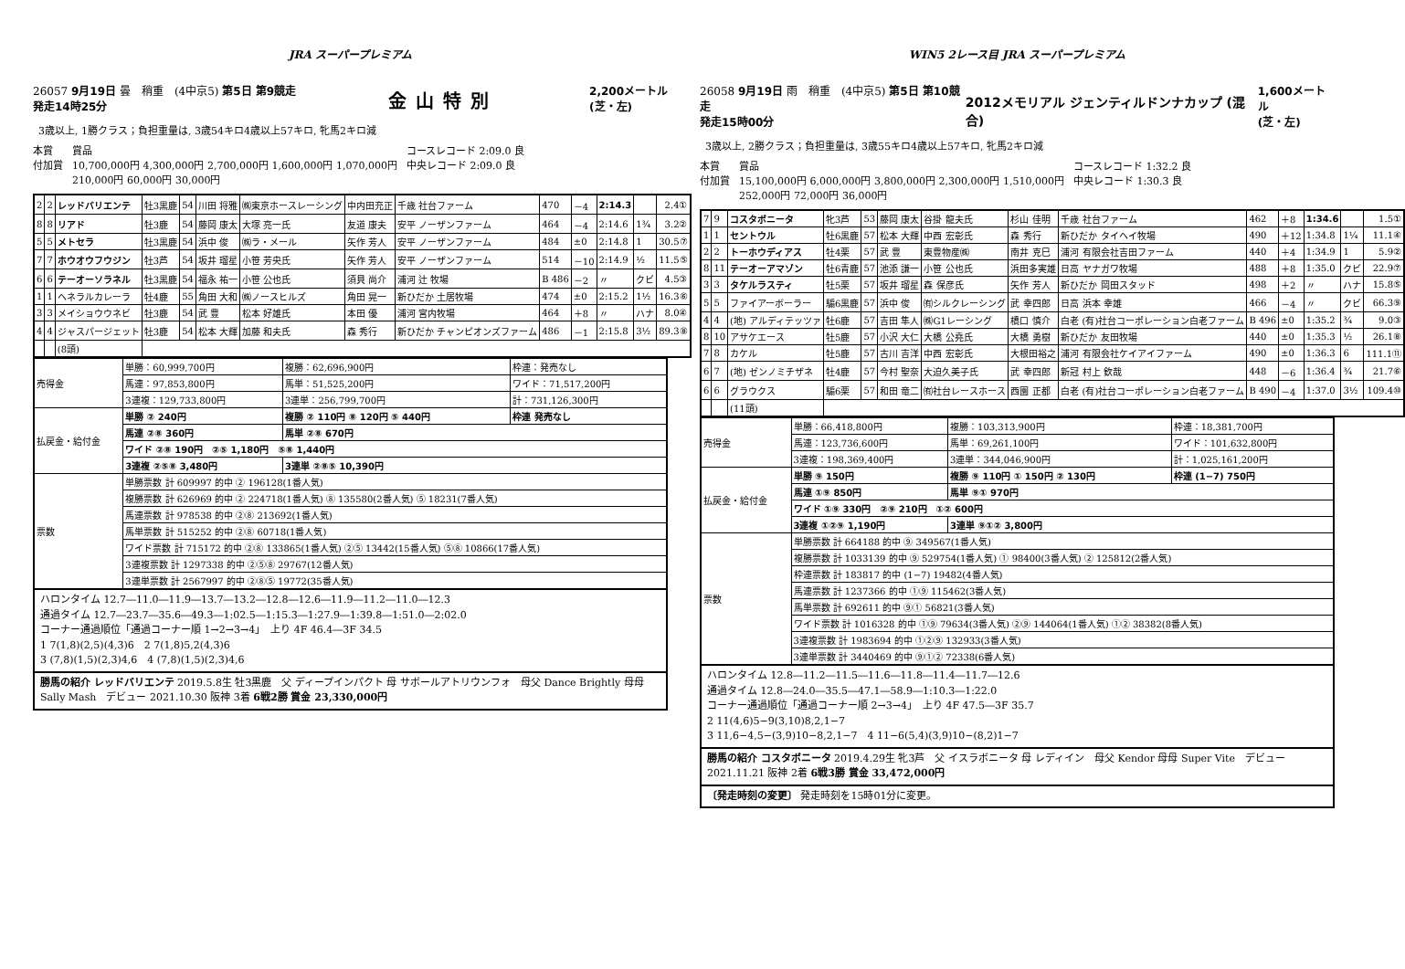JRA スーパープレミアム
26057 9月19日 曇　稍重　(4中京5) 第5日 第9競走
発走14時25分 金山特別 2,200メートル
(芝・左)
3歳以上, 1勝クラス；負担重量は, 3歳54キロ4歳以上57キロ, 牝馬2キロ減
本賞
付加賞 賞品
10,700,000円 4,300,000円 2,700,000円 1,600,000円 1,070,000円
210,000円 60,000円 30,000円 コースレコード 2:09.0 良
中央レコード 2:09.0 良
| 2 | 2 | レッドバリエンテ | 牡3黒鹿 | 54 | 川田 将雅 | ㈱東京ホースレーシング | 中内田充正 | 千歳 社台ファーム | 470 | －4 | 2:14.3 | | 2.4① |
| 8 | 8 | リアド | 牡3鹿 | 54 | 藤岡 康太 | 大塚 亮一氏 | 友道 康夫 | 安平 ノーザンファーム | 464 | －4 | 2:14.6 | 1¾ | 3.2② |
| 5 | 5 | メトセラ | 牡3黒鹿 | 54 | 浜中 俊 | ㈱ラ・メール | 矢作 芳人 | 安平 ノーザンファーム | 484 | ±0 | 2:14.8 | 1 | 30.5⑦ |
| 7 | 7 | ホウオウフウジン | 牡3芦 | 54 | 坂井 瑠星 | 小笹 芳央氏 | 矢作 芳人 | 安平 ノーザンファーム | 514 | －10 | 2:14.9 | ½ | 11.5⑤ |
| 6 | 6 | テーオーソラネル | 牡3黒鹿 | 54 | 福永 祐一 | 小笹 公也氏 | 須貝 尚介 | 浦河 辻 牧場 | B 486 | －2 | 〃 | クビ | 4.5③ |
| 1 | 1 | ヘネラルカレーラ | 牡4鹿 | 55 | 角田 大和 | ㈱ノースヒルズ | 角田 晃一 | 新ひだか 土居牧場 | 474 | ±0 | 2:15.2 | 1½ | 16.3⑥ |
| 3 | 3 | メイショウウネビ | 牡3鹿 | 54 | 武 豊 | 松本 好雄氏 | 本田 優 | 浦河 宮内牧場 | 464 | ＋8 | 〃 | ハナ | 8.0④ |
| 4 | 4 | ジャスパージェット | 牡3鹿 | 54 | 松本 大輝 | 加藤 和夫氏 | 森 秀行 | 新ひだか チャンピオンズファーム | 486 | －1 | 2:15.8 | 3½ | 89.3⑧ |
| | | (8頭) | | | | | | | | | | | |
| 売得金 | 単勝：60,999,700円 | 複勝：62,696,900円 | 枠連：発売なし |
| | 馬連：97,853,800円 | 馬単：51,525,200円 | ワイド：71,517,200円 |
| | 3連複：129,733,800円 | 3連単：256,799,700円 | 計：731,126,300円 |
| 払戻金・給付金 | 単勝 ② 240円 | 複勝 ② 110円 ⑧ 120円 ⑤ 440円 | 枠連 発売なし |
| | 馬連 ②⑧ 360円 | 馬単 ②⑧ 670円 | |
| | ワイド ②⑧ 190円 ②⑤ 1,180円 ⑤⑧ 1,440円 | | |
| | 3連複 ②⑤⑧ 3,480円 | 3連単 ②⑧⑤ 10,390円 | |
| 票数 | 単勝票数 計 609997 的中 ② 196128(1番人気) | | |
| | 複勝票数 計 626969 的中 ② 224718(1番人気) ⑧ 135580(2番人気) ⑤ 18231(7番人気) | | |
| | 馬連票数 計 978538 的中 ②⑧ 213692(1番人気) | | |
| | 馬単票数 計 515252 的中 ②⑧ 60718(1番人気) | | |
| | ワイド票数 計 715172 的中 ②⑧ 133865(1番人気) ②⑤ 13442(15番人気) ⑤⑧ 10866(17番人気) | | |
| | 3連複票数 計 1297338 的中 ②⑤⑧ 29767(12番人気) | | |
| | 3連単票数 計 2567997 的中 ②⑧⑤ 19772(35番人気) | | |
ハロンタイム 12.7―11.0―11.9―13.7―13.2―12.8―12.6―11.9―11.2―11.0―12.3
通過タイム 12.7―23.7―35.6―49.3―1:02.5―1:15.3―1:27.9―1:39.8―1:51.0―2:02.0
コーナー通過順位「通過コーナー順 1→2→3→4」　上り 4F 46.4―3F 34.5
1 7(1,8)(2,5)(4,3)6　2 7(1,8)5,2(4,3)6
3 (7,8)(1,5)(2,3)4,6　4 (7,8)(1,5)(2,3)4,6
勝馬の紹介 レッドバリエンテ 2019.5.8生 牡3黒鹿　父 ディープインパクト 母 サボールアトリウンフォ　母父 Dance Brightly 母母 Sally Mash　デビュー 2021.10.30 阪神 3着 6戦2勝 賞金 23,330,000円
WIN5 2レース目 JRA スーパープレミアム
26058 9月19日 雨　稍重　(4中京5) 第5日 第10競走
発走15時00分 2012メモリアル ジェンティルドンナカップ (混合) 1,600メートル
(芝・左)
3歳以上, 2勝クラス；負担重量は, 3歳55キロ4歳以上57キロ, 牝馬2キロ減
本賞
付加賞 賞品
15,100,000円 6,000,000円 3,800,000円 2,300,000円 1,510,000円
252,000円 72,000円 36,000円 コースレコード 1:32.2 良
中央レコード 1:30.3 良
| 7 | 9 | コスタボニータ | 牝3芦 | 53 | 藤岡 康太 | 谷掛 龍夫氏 | 杉山 佳明 | 千歳 社台ファーム | 462 | ＋8 | 1:34.6 | | 1.5① |
| 1 | 1 | セントウル | 牡6黒鹿 | 57 | 松本 大輝 | 中西 宏彰氏 | 森 秀行 | 新ひだか タイヘイ牧場 | 490 | ＋12 | 1:34.8 | 1¼ | 11.1④ |
| 2 | 2 | トーホウディアス | 牡4栗 | 57 | 武 豊 | 東豊物産㈱ | 南井 克巳 | 浦河 有限会社吉田ファーム | 440 | ＋4 | 1:34.9 | 1 | 5.9② |
| 8 | 11 | テーオーアマゾン | 牡6青鹿 | 57 | 池添 謙一 | 小笹 公也氏 | 浜田多実雄 | 日高 ヤナガワ牧場 | 488 | ＋8 | 1:35.0 | クビ | 22.9⑦ |
| 3 | 3 | タケルラスティ | 牡5栗 | 57 | 坂井 瑠星 | 森 保彦氏 | 矢作 芳人 | 新ひだか 岡田スタッド | 498 | ＋2 | 〃 | ハナ | 15.8⑤ |
| 5 | 5 | ファイアーボーラー | 騸6黒鹿 | 57 | 浜中 俊 | ㈲シルクレーシング | 武 幸四郎 | 日高 浜本 幸雄 | 466 | －4 | 〃 | クビ | 66.3⑨ |
| 4 | 4 | (地) アルディテッツァ | 牡6鹿 | 57 | 吉田 隼人 | ㈱G1レーシング | 橋口 慎介 | 白老 (有)社台コーポレーション白老ファーム | B 496 | ±0 | 1:35.2 | ¾ | 9.0③ |
| 8 | 10 | アサケエース | 牡5鹿 | 57 | 小沢 大仁 | 大橋 公堯氏 | 大橋 勇樹 | 新ひだか 友田牧場 | 440 | ±0 | 1:35.3 | ½ | 26.1⑧ |
| 7 | 8 | カケル | 牡5鹿 | 57 | 古川 吉洋 | 中西 宏彰氏 | 大根田裕之 | 浦河 有限会社ケイアイファーム | 490 | ±0 | 1:36.3 | 6 | 111.1⑪ |
| 6 | 7 | (地) ゼンノミチザネ | 牡4鹿 | 57 | 今村 聖奈 | 大迫久美子氏 | 武 幸四郎 | 新冠 村上 欽哉 | 448 | －6 | 1:36.4 | ¾ | 21.7⑥ |
| 6 | 6 | グラウクス | 騸6栗 | 57 | 和田 竜二 | ㈲社台レースホース | 西園 正都 | 白老 (有)社台コーポレーション白老ファーム | B 490 | －4 | 1:37.0 | 3½ | 109.4⑩ |
| | | (11頭) | | | | | | | | | | | |
| 売得金 | 単勝：66,418,800円 | 複勝：103,313,900円 | 枠連：18,381,700円 |
| | 馬連：123,736,600円 | 馬単：69,261,100円 | ワイド：101,632,800円 |
| | 3連複：198,369,400円 | 3連単：344,046,900円 | 計：1,025,161,200円 |
| 払戻金・給付金 | 単勝 ⑨ 150円 | 複勝 ⑨ 110円 ① 150円 ② 130円 | 枠連 (1−7) 750円 |
| | 馬連 ①⑨ 850円 | 馬単 ⑨① 970円 | |
| | ワイド ①⑨ 330円 ②⑨ 210円 ①② 600円 | | |
| | 3連複 ①②⑨ 1,190円 | 3連単 ⑨①② 3,800円 | |
| 票数 | 単勝票数 計 664188 的中 ⑨ 349567(1番人気) | | |
| | 複勝票数 計 1033139 的中 ⑨ 529754(1番人気) ① 98400(3番人気) ② 125812(2番人気) | | |
| | 枠連票数 計 183817 的中 (1−7) 19482(4番人気) | | |
| | 馬連票数 計 1237366 的中 ①⑨ 115462(3番人気) | | |
| | 馬単票数 計 692611 的中 ⑨① 56821(3番人気) | | |
| | ワイド票数 計 1016328 的中 ①⑨ 79634(3番人気) ②⑨ 144064(1番人気) ①② 38382(8番人気) | | |
| | 3連複票数 計 1983694 的中 ①②⑨ 132933(3番人気) | | |
| | 3連単票数 計 3440469 的中 ⑨①② 72338(6番人気) | | |
ハロンタイム 12.8―11.2―11.5―11.6―11.8―11.4―11.7―12.6
通過タイム 12.8―24.0―35.5―47.1―58.9―1:10.3―1:22.0
コーナー通過順位「通過コーナー順 2→3→4」　上り 4F 47.5―3F 35.7
2 11(4,6)5−9(3,10)8,2,1−7
3 11,6−4,5−(3,9)10−8,2,1−7　4 11−6(5,4)(3,9)10−(8,2)1−7
勝馬の紹介 コスタボニータ 2019.4.29生 牝3芦　父 イスラボニータ 母 レディイン　母父 Kendor 母母 Super Vite　デビュー 2021.11.21 阪神 2着 6戦3勝 賞金 33,472,000円
〔発走時刻の変更〕 発走時刻を15時01分に変更。